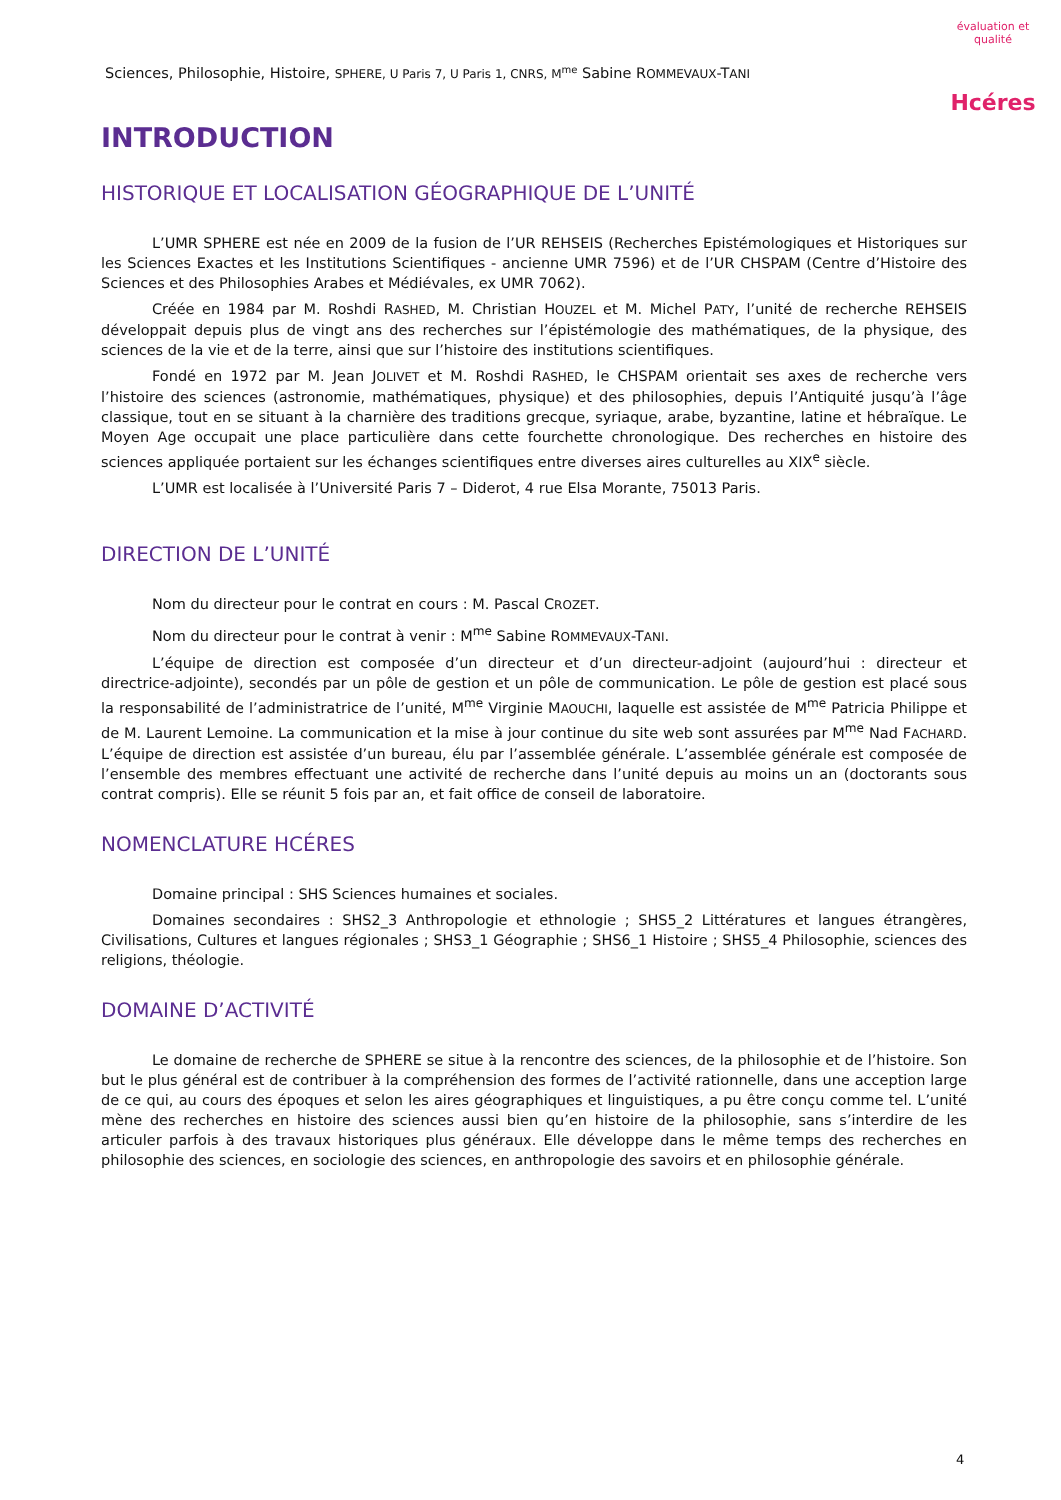Sciences, Philosophie, Histoire, SPHERE, U Paris 7, U Paris 1, CNRS, M<sup>me</sup> Sabine ROMMEVAUX-TANI
évaluation et qualité
Hcéres
INTRODUCTION
HISTORIQUE ET LOCALISATION GÉOGRAPHIQUE DE L’UNITÉ
L’UMR SPHERE est née en 2009 de la fusion de l’UR REHSEIS (Recherches Epistémologiques et Historiques sur les Sciences Exactes et les Institutions Scientifiques - ancienne UMR 7596) et de l’UR CHSPAM (Centre d’Histoire des Sciences et des Philosophies Arabes et Médiévales, ex UMR 7062).
Créée en 1984 par M. Roshdi RASHED, M. Christian HOUZEL et M. Michel PATY, l’unité de recherche REHSEIS développait depuis plus de vingt ans des recherches sur l’épistémologie des mathématiques, de la physique, des sciences de la vie et de la terre, ainsi que sur l’histoire des institutions scientifiques.
Fondé en 1972 par M. Jean JOLIVET et M. Roshdi RASHED, le CHSPAM orientait ses axes de recherche vers l’histoire des sciences (astronomie, mathématiques, physique) et des philosophies, depuis l’Antiquité jusqu’à l’âge classique, tout en se situant à la charnière des traditions grecque, syriaque, arabe, byzantine, latine et hébraïque. Le Moyen Age occupait une place particulière dans cette fourchette chronologique. Des recherches en histoire des sciences appliquée portaient sur les échanges scientifiques entre diverses aires culturelles au XIX<sup>e</sup> siècle.
L’UMR est localisée à l’Université Paris 7 – Diderot, 4 rue Elsa Morante, 75013 Paris.
DIRECTION DE L’UNITÉ
Nom du directeur pour le contrat en cours : M. Pascal CROZET.
Nom du directeur pour le contrat à venir : M<sup>me</sup> Sabine ROMMEVAUX-TANI.
L’équipe de direction est composée d’un directeur et d’un directeur-adjoint (aujourd’hui : directeur et directrice-adjointe), secondés par un pôle de gestion et un pôle de communication. Le pôle de gestion est placé sous la responsabilité de l’administratrice de l’unité, M<sup>me</sup> Virginie MAOUCHI, laquelle est assistée de M<sup>me</sup> Patricia Philippe et de M. Laurent Lemoine. La communication et la mise à jour continue du site web sont assurées par M<sup>me</sup> Nad FACHARD. L’équipe de direction est assistée d’un bureau, élu par l’assemblée générale. L’assemblée générale est composée de l’ensemble des membres effectuant une activité de recherche dans l’unité depuis au moins un an (doctorants sous contrat compris). Elle se réunit 5 fois par an, et fait office de conseil de laboratoire.
NOMENCLATURE HCÉRES
Domaine principal : SHS Sciences humaines et sociales.
Domaines secondaires : SHS2_3 Anthropologie et ethnologie ; SHS5_2 Littératures et langues étrangères, Civilisations, Cultures et langues régionales ; SHS3_1 Géographie ; SHS6_1 Histoire ; SHS5_4 Philosophie, sciences des religions, théologie.
DOMAINE D’ACTIVITÉ
Le domaine de recherche de SPHERE se situe à la rencontre des sciences, de la philosophie et de l’histoire. Son but le plus général est de contribuer à la compréhension des formes de l’activité rationnelle, dans une acception large de ce qui, au cours des époques et selon les aires géographiques et linguistiques, a pu être conçu comme tel. L’unité mène des recherches en histoire des sciences aussi bien qu’en histoire de la philosophie, sans s’interdire de les articuler parfois à des travaux historiques plus généraux. Elle développe dans le même temps des recherches en philosophie des sciences, en sociologie des sciences, en anthropologie des savoirs et en philosophie générale.
4